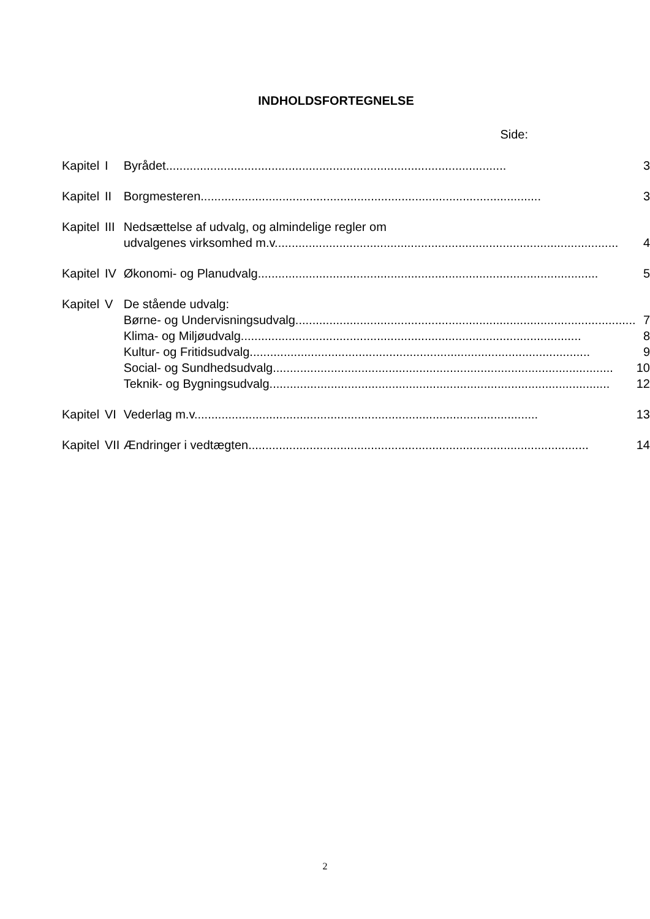INDHOLDSFORTEGNELSE
Side:
| Kapitel | I | Byrådet .................................................................................................... | 3 |
| Kapitel | II | Borgmesteren .................................................................................................... | 3 |
| Kapitel | III | Nedsættelse af udvalg, og almindelige regler om udvalgenes virksomhed m.v. .................................................................................................... | 4 |
| Kapitel | IV | Økonomi- og Planudvalg .................................................................................................... | 5 |
| Kapitel | V | De stående udvalg: | |
| | | Børne- og Undervisningsudvalg .................................................................................................... | 7 |
| | | Klima- og Miljøudvalg .................................................................................................... | 8 |
| | | Kultur- og Fritidsudvalg .................................................................................................... | 9 |
| | | Social- og Sundhedsudvalg .................................................................................................... | 10 |
| | | Teknik- og Bygningsudvalg .................................................................................................... | 12 |
| Kapitel | VI | Vederlag m.v. .................................................................................................... | 13 |
| Kapitel | VII | Ændringer i vedtægten .................................................................................................... | 14 |
2